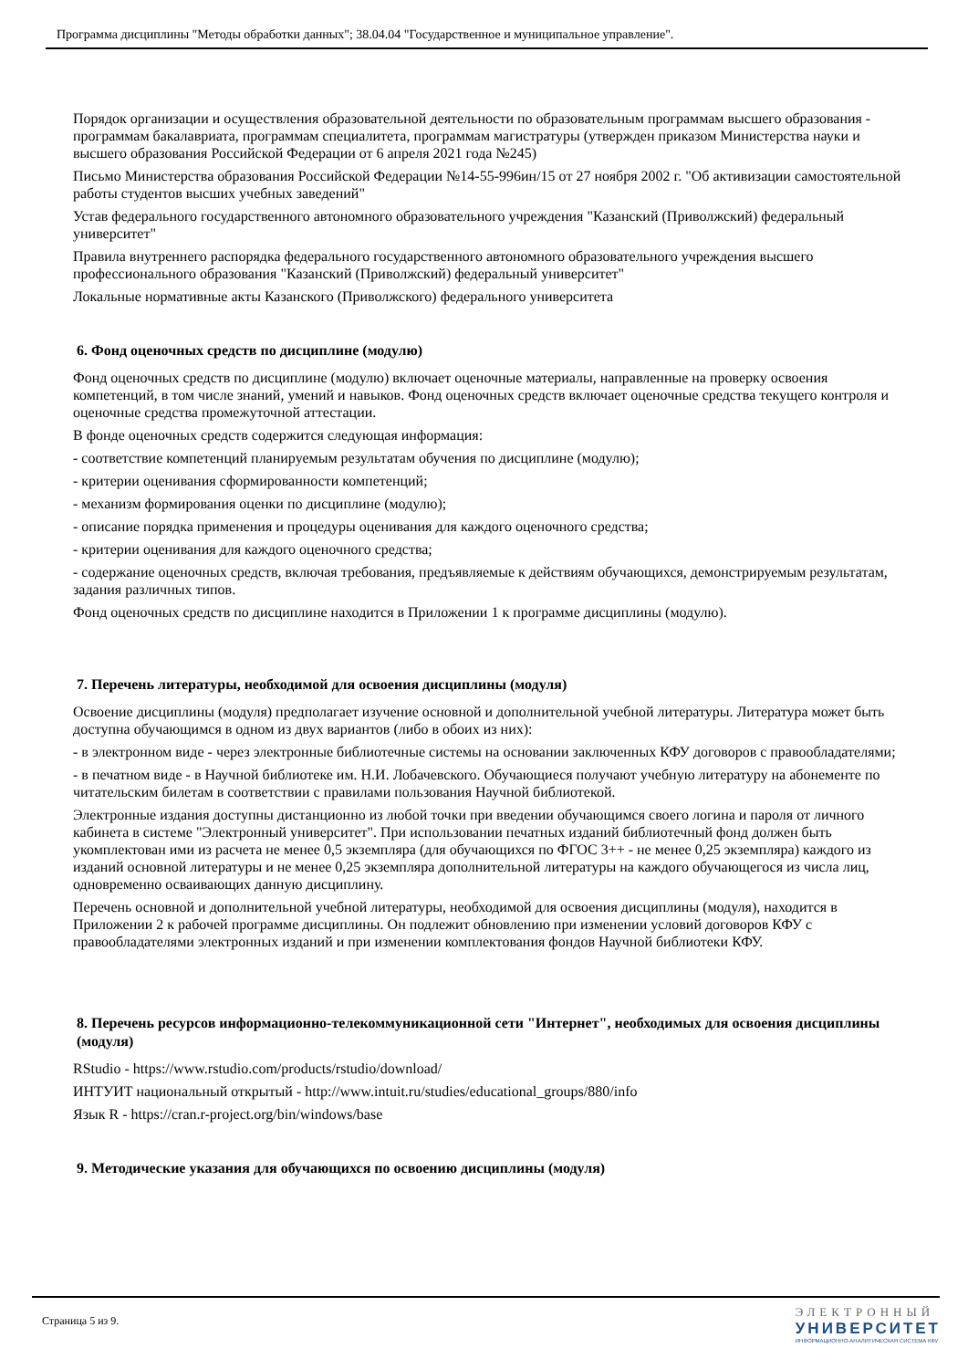Программа дисциплины "Методы обработки данных"; 38.04.04 "Государственное и муниципальное управление".
Порядок организации и осуществления образовательной деятельности по образовательным программам высшего образования - программам бакалавриата, программам специалитета, программам магистратуры (утвержден приказом Министерства науки и высшего образования Российской Федерации от 6 апреля 2021 года №245)
Письмо Министерства образования Российской Федерации №14-55-996ин/15 от 27 ноября 2002 г. "Об активизации самостоятельной работы студентов высших учебных заведений"
Устав федерального государственного автономного образовательного учреждения "Казанский (Приволжский) федеральный университет"
Правила внутреннего распорядка федерального государственного автономного образовательного учреждения высшего профессионального образования "Казанский (Приволжский) федеральный университет"
Локальные нормативные акты Казанского (Приволжского) федерального университета
6. Фонд оценочных средств по дисциплине (модулю)
Фонд оценочных средств по дисциплине (модулю) включает оценочные материалы, направленные на проверку освоения компетенций, в том числе знаний, умений и навыков. Фонд оценочных средств включает оценочные средства текущего контроля и оценочные средства промежуточной аттестации.
В фонде оценочных средств содержится следующая информация:
- соответствие компетенций планируемым результатам обучения по дисциплине (модулю);
- критерии оценивания сформированности компетенций;
- механизм формирования оценки по дисциплине (модулю);
- описание порядка применения и процедуры оценивания для каждого оценочного средства;
- критерии оценивания для каждого оценочного средства;
- содержание оценочных средств, включая требования, предъявляемые к действиям обучающихся, демонстрируемым результатам, задания различных типов.
Фонд оценочных средств по дисциплине находится в Приложении 1 к программе дисциплины (модулю).
7. Перечень литературы, необходимой для освоения дисциплины (модуля)
Освоение дисциплины (модуля) предполагает изучение основной и дополнительной учебной литературы. Литература может быть доступна обучающимся в одном из двух вариантов (либо в обоих из них):
- в электронном виде - через электронные библиотечные системы на основании заключенных КФУ договоров с правообладателями;
- в печатном виде - в Научной библиотеке им. Н.И. Лобачевского. Обучающиеся получают учебную литературу на абонементе по читательским билетам в соответствии с правилами пользования Научной библиотекой.
Электронные издания доступны дистанционно из любой точки при введении обучающимся своего логина и пароля от личного кабинета в системе "Электронный университет". При использовании печатных изданий библиотечный фонд должен быть укомплектован ими из расчета не менее 0,5 экземпляра (для обучающихся по ФГОС 3++ - не менее 0,25 экземпляра) каждого из изданий основной литературы и не менее 0,25 экземпляра дополнительной литературы на каждого обучающегося из числа лиц, одновременно осваивающих данную дисциплину.
Перечень основной и дополнительной учебной литературы, необходимой для освоения дисциплины (модуля), находится в Приложении 2 к рабочей программе дисциплины. Он подлежит обновлению при изменении условий договоров КФУ с правообладателями электронных изданий и при изменении комплектования фондов Научной библиотеки КФУ.
8. Перечень ресурсов информационно-телекоммуникационной сети "Интернет", необходимых для освоения дисциплины (модуля)
RStudio - https://www.rstudio.com/products/rstudio/download/
ИНТУИТ национальный открытый - http://www.intuit.ru/studies/educational_groups/880/info
Язык R - https://cran.r-project.org/bin/windows/base
9. Методические указания для обучающихся по освоению дисциплины (модуля)
Страница 5 из 9.
ЭЛЕКТРОННЫЙ
УНИВЕРСИТЕТ
ИНФОРМАЦИОННО-АНАЛИТИЧЕСКАЯ СИСТЕМА КФУ